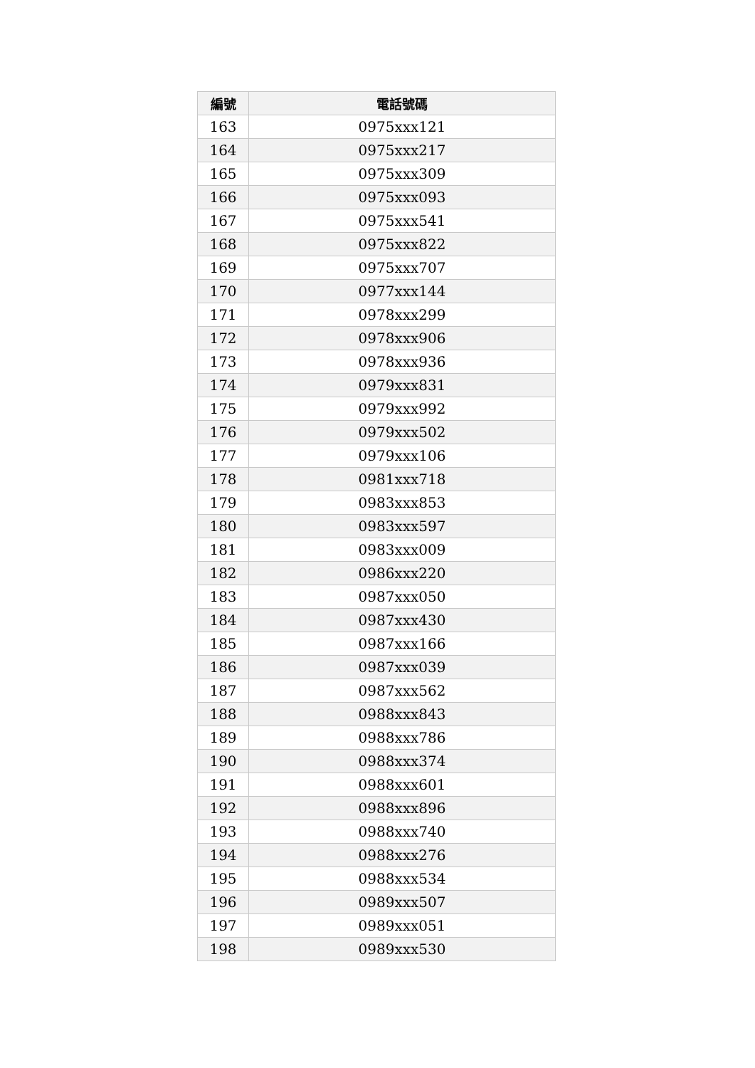| 編號 | 電話號碼 |
| --- | --- |
| 163 | 0975xxx121 |
| 164 | 0975xxx217 |
| 165 | 0975xxx309 |
| 166 | 0975xxx093 |
| 167 | 0975xxx541 |
| 168 | 0975xxx822 |
| 169 | 0975xxx707 |
| 170 | 0977xxx144 |
| 171 | 0978xxx299 |
| 172 | 0978xxx906 |
| 173 | 0978xxx936 |
| 174 | 0979xxx831 |
| 175 | 0979xxx992 |
| 176 | 0979xxx502 |
| 177 | 0979xxx106 |
| 178 | 0981xxx718 |
| 179 | 0983xxx853 |
| 180 | 0983xxx597 |
| 181 | 0983xxx009 |
| 182 | 0986xxx220 |
| 183 | 0987xxx050 |
| 184 | 0987xxx430 |
| 185 | 0987xxx166 |
| 186 | 0987xxx039 |
| 187 | 0987xxx562 |
| 188 | 0988xxx843 |
| 189 | 0988xxx786 |
| 190 | 0988xxx374 |
| 191 | 0988xxx601 |
| 192 | 0988xxx896 |
| 193 | 0988xxx740 |
| 194 | 0988xxx276 |
| 195 | 0988xxx534 |
| 196 | 0989xxx507 |
| 197 | 0989xxx051 |
| 198 | 0989xxx530 |